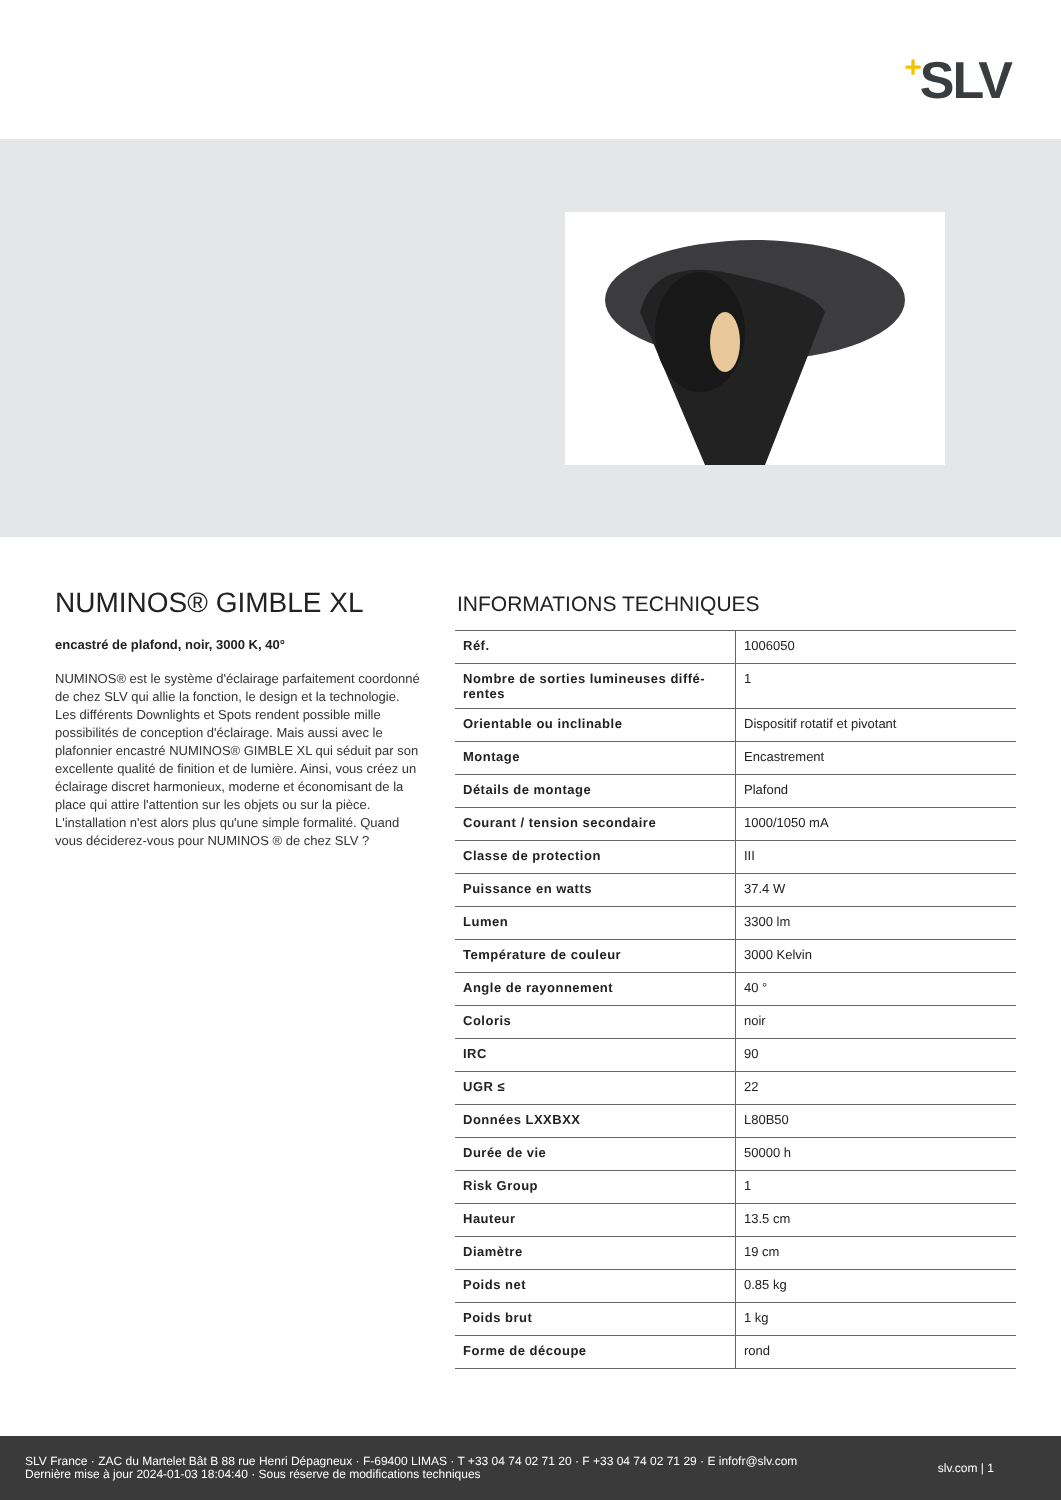+SLV
NUMINOS® GIMBLE XL
encastré de plafond, noir, 3000 K, 40°
NUMINOS® est le système d'éclairage parfaitement coor­donné de chez SLV qui allie la fonction, le design et la technologie. Les différents Downlights et Spots rendent possible mille possibilités de conception d'éclairage. Mais aussi avec le plafonnier encastré NUMINOS® GIMBLE XL qui séduit par son excellente qualité de finition et de lumiè­re. Ainsi, vous créez un éclairage discret harmonieux, mo­derne et économisant de la place qui attire l'attention sur les objets ou sur la pièce. L'installation n'est alors plus qu'une simple formalité. Quand vous déciderez-vous pour NUMINOS ® de chez SLV ?
INFORMATIONS TECHNIQUES
| Réf. | 1006050 |
| Nombre de sorties lumineuses diffé­rentes | 1 |
| Orientable ou inclinable | Dispositif rotatif et pivotant |
| Montage | Encastrement |
| Détails de montage | Plafond |
| Courant / tension secondaire | 1000/1050 mA |
| Classe de protection | III |
| Puissance en watts | 37.4 W |
| Lumen | 3300 lm |
| Température de couleur | 3000 Kelvin |
| Angle de rayonnement | 40 ° |
| Coloris | noir |
| IRC | 90 |
| UGR ≤ | 22 |
| Données LXXBXX | L80B50 |
| Durée de vie | 50000 h |
| Risk Group | 1 |
| Hauteur | 13.5 cm |
| Diamètre | 19 cm |
| Poids net | 0.85 kg |
| Poids brut | 1 kg |
| Forme de découpe | rond |
SLV France · ZAC du Martelet Bât B 88 rue Henri Dépagneux · F-69400 LIMAS · T +33 04 74 02 71 20 · F +33 04 74 02 71 29 · E infofr@slv.com
Dernière mise à jour 2024-01-03 18:04:40 · Sous réserve de modifications techniques
slv.com | 1